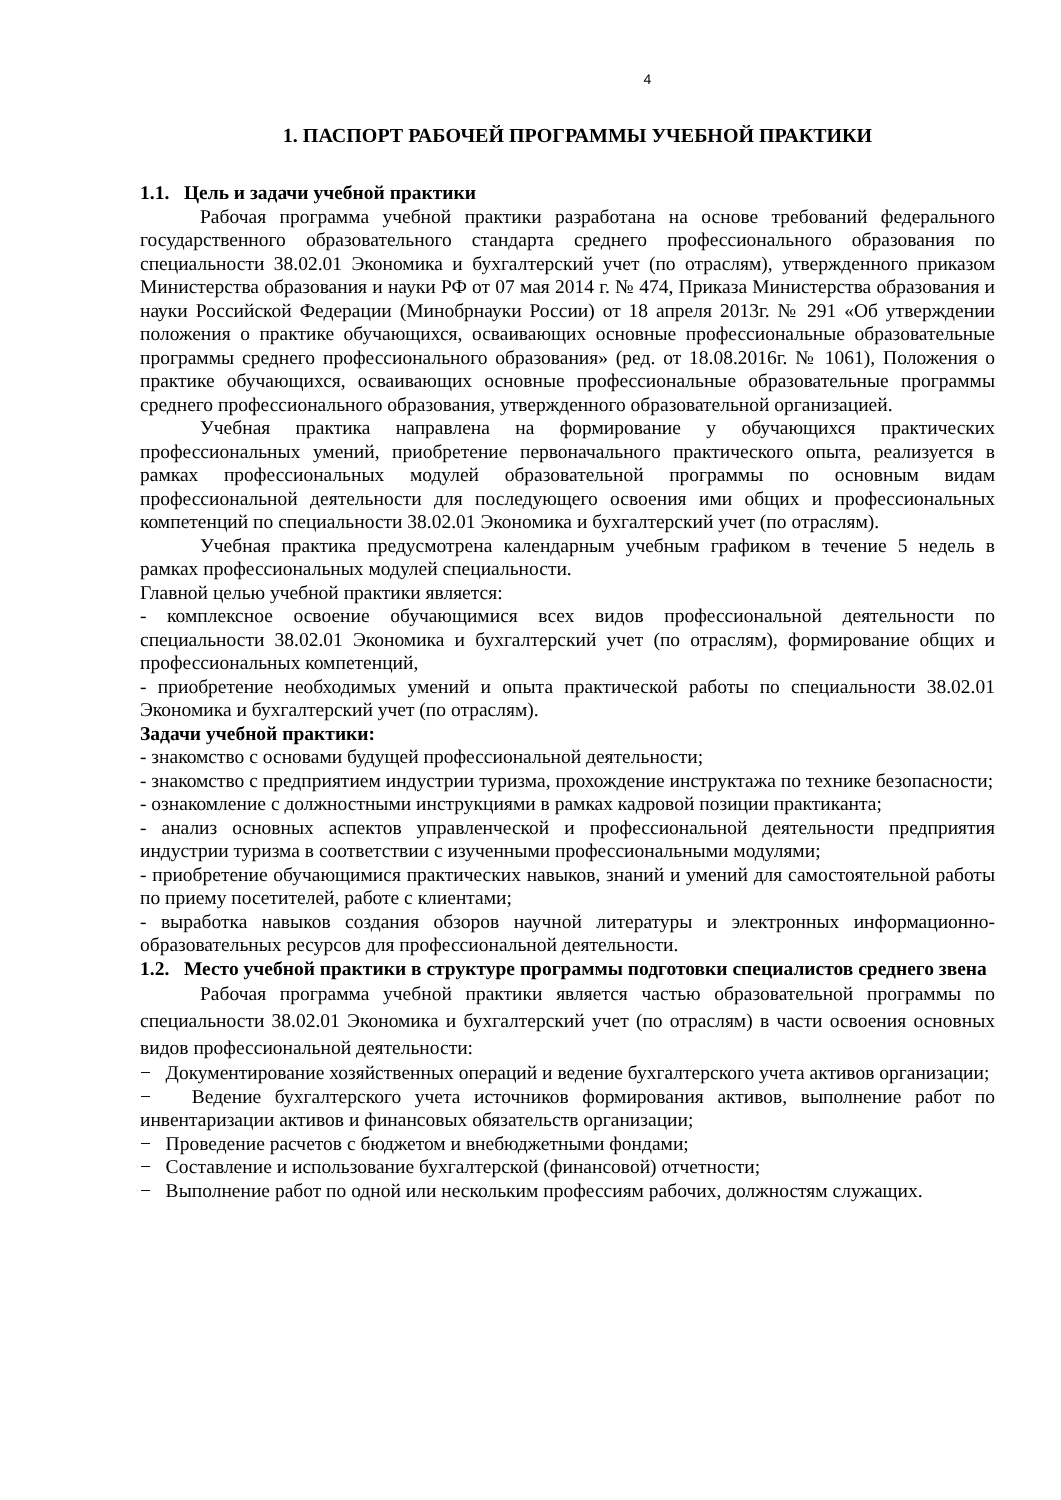4
1. ПАСПОРТ РАБОЧЕЙ ПРОГРАММЫ УЧЕБНОЙ ПРАКТИКИ
1.1. Цель и задачи учебной практики
Рабочая программа учебной практики разработана на основе требований федерального государственного образовательного стандарта среднего профессионального образования по специальности 38.02.01 Экономика и бухгалтерский учет (по отраслям), утвержденного приказом Министерства образования и науки РФ от 07 мая 2014 г. № 474, Приказа Министерства образования и науки Российской Федерации (Минобрнауки России) от 18 апреля 2013г. № 291 «Об утверждении положения о практике обучающихся, осваивающих основные профессиональные образовательные программы среднего профессионального образования» (ред. от 18.08.2016г. № 1061), Положения о практике обучающихся, осваивающих основные профессиональные образовательные программы среднего профессионального образования, утвержденного образовательной организацией.
Учебная практика направлена на формирование у обучающихся практических профессиональных умений, приобретение первоначального практического опыта, реализуется в рамках профессиональных модулей образовательной программы по основным видам профессиональной деятельности для последующего освоения ими общих и профессиональных компетенций по специальности 38.02.01 Экономика и бухгалтерский учет (по отраслям).
Учебная практика предусмотрена календарным учебным графиком в течение 5 недель в рамках профессиональных модулей специальности.
Главной целью учебной практики является:
- комплексное освоение обучающимися всех видов профессиональной деятельности по специальности 38.02.01 Экономика и бухгалтерский учет (по отраслям), формирование общих и профессиональных компетенций,
- приобретение необходимых умений и опыта практической работы по специальности 38.02.01 Экономика и бухгалтерский учет (по отраслям).
Задачи учебной практики:
- знакомство с основами будущей профессиональной деятельности;
- знакомство с предприятием индустрии туризма, прохождение инструктажа по технике безопасности;
- ознакомление с должностными инструкциями в рамках кадровой позиции практиканта;
- анализ основных аспектов управленческой и профессиональной деятельности предприятия индустрии туризма в соответствии с изученными профессиональными модулями;
- приобретение обучающимися практических навыков, знаний и умений для самостоятельной работы по приему посетителей, работе с клиентами;
- выработка навыков создания обзоров научной литературы и электронных информационно-образовательных ресурсов для профессиональной деятельности.
1.2. Место учебной практики в структуре программы подготовки специалистов среднего звена
Рабочая программа учебной практики является частью образовательной программы по специальности 38.02.01 Экономика и бухгалтерский учет (по отраслям) в части освоения основных видов профессиональной деятельности:
− Документирование хозяйственных операций и ведение бухгалтерского учета активов организации;
− Ведение бухгалтерского учета источников формирования активов, выполнение работ по инвентаризации активов и финансовых обязательств организации;
− Проведение расчетов с бюджетом и внебюджетными фондами;
− Составление и использование бухгалтерской (финансовой) отчетности;
− Выполнение работ по одной или нескольким профессиям рабочих, должностям служащих.